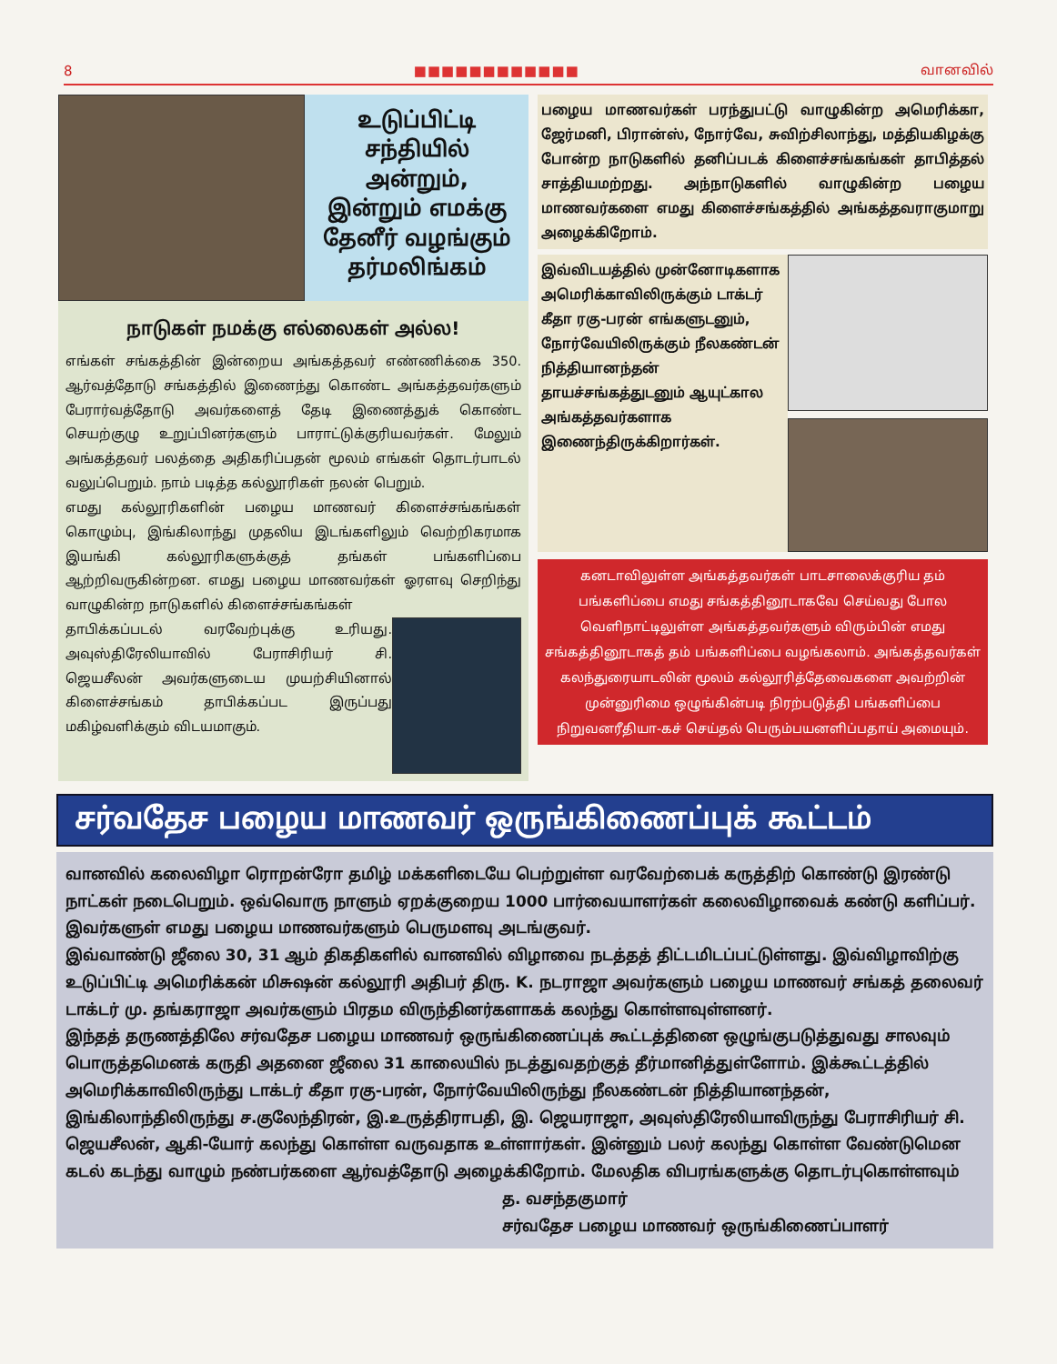8 ■■■■■■■■■■■■ வானவில்
உடுப்பிட்டி சந்தியில் அன்றும், இன்றும் எமக்கு தேனீர் வழங்கும் தர்மலிங்கம்
நாடுகள் நமக்கு எல்லைகள் அல்ல!
எங்கள் சங்கத்தின் இன்றைய அங்கத்தவர் எண்ணிக்கை 350. ஆர்வத்தோடு சங்கத்தில் இணைந்து கொண்ட அங்கத்தவர்களும் பேரார்வத்தோடு அவர்களைத் தேடி இணைத்துக் கொண்ட செயற்குழு உறுப்பினர்களும் பாராட்டுக்குரியவர்கள். மேலும் அங்கத்தவர் பலத்தை அதிகரிப்பதன் மூலம் எங்கள் தொடர்பாடல் வலுப்பெறும். நாம் படித்த கல்லூரிகள் நலன் பெறும்.
எமது கல்லூரிகளின் பழைய மாணவர் கிளைச்சங்கங்கள் கொழும்பு, இங்கிலாந்து முதலிய இடங்களிலும் வெற்றிகரமாக இயங்கி கல்லூரிகளுக்குத் தங்கள் பங்களிப்பை ஆற்றிவருகின்றன. எமது பழைய மாணவர்கள் ஓரளவு செறிந்து வாழுகின்ற நாடுகளில் கிளைச்சங்கங்கள்
தாபிக்கப்படல் வரவேற்புக்கு உரியது. அவுஸ்திரேலியாவில் பேராசிரியர் சி. ஜெயசீலன் அவர்களுடைய முயற்சியினால் கிளைச்சங்கம் தாபிக்கப்பட இருப்பது மகிழ்வளிக்கும் விடயமாகும்.
பழைய மாணவர்கள் பரந்துபட்டு வாழுகின்ற அமெரிக்கா, ஜேர்மனி, பிரான்ஸ், நோர்வே, சுவிற்சிலாந்து, மத்தியகிழக்கு போன்ற நாடுகளில் தனிப்படக் கிளைச்சங்கங்கள் தாபித்தல் சாத்தியமற்றது. அந்நாடுகளில் வாழுகின்ற பழைய மாணவர்களை எமது கிளைச்சங்கத்தில் அங்கத்தவராகுமாறு அழைக்கிறோம்.
இவ்விடயத்தில் முன்னோடிகளாக அமெரிக்காவிலிருக்கும் டாக்டர் கீதா ரகு-பரன் எங்களுடனும், நோர்வேயிலிருக்கும் நீலகண்டன் நித்தியானந்தன் தாயச்சங்கத்துடனும் ஆயுட்கால அங்கத்தவர்களாக இணைந்திருக்கிறார்கள்.
கனடாவிலுள்ள அங்கத்தவர்கள் பாடசாலைக்குரிய தம் பங்களிப்பை எமது சங்கத்தினூடாகவே செய்வது போல வெளிநாட்டிலுள்ள அங்கத்தவர்களும் விரும்பின் எமது சங்கத்தினூடாகத் தம் பங்களிப்பை வழங்கலாம். அங்கத்தவர்கள் கலந்துரையாடலின் மூலம் கல்லூரித்தேவைகளை அவற்றின் முன்னுரிமை ஒழுங்கின்படி நிரற்படுத்தி பங்களிப்பை நிறுவனரீதியா-கச் செய்தல் பெரும்பயனளிப்பதாய் அமையும்.
சர்வதேச பழைய மாணவர் ஒருங்கிணைப்புக் கூட்டம்
வானவில் கலைவிழா ரொறன்ரோ தமிழ் மக்களிடையே பெற்றுள்ள வரவேற்பைக் கருத்திற் கொண்டு இரண்டு நாட்கள் நடைபெறும். ஒவ்வொரு நாளும் ஏறக்குறைய 1000 பார்வையாளர்கள் கலைவிழாவைக் கண்டு களிப்பர். இவர்களுள் எமது பழைய மாணவர்களும் பெருமளவு அடங்குவர்.
இவ்வாண்டு ஜீலை 30, 31 ஆம் திகதிகளில் வானவில் விழாவை நடத்தத் திட்டமிடப்பட்டுள்ளது. இவ்விழாவிற்கு உடுப்பிட்டி அமெரிக்கன் மிசுஷன் கல்லூரி அதிபர் திரு. K. நடராஜா அவர்களும் பழைய மாணவர் சங்கத் தலைவர் டாக்டர் மு. தங்கராஜா அவர்களும் பிரதம விருந்தினர்களாகக் கலந்து கொள்ளவுள்ளனர்.
இந்தத் தருணத்திலே சர்வதேச பழைய மாணவர் ஒருங்கிணைப்புக் கூட்டத்தினை ஒழுங்குபடுத்துவது சாலவும் பொருத்தமெனக் கருதி அதனை ஜீலை 31 காலையில் நடத்துவதற்குத் தீர்மானித்துள்ளோம். இக்கூட்டத்தில் அமெரிக்காவிலிருந்து டாக்டர் கீதா ரகு-பரன், நோர்வேயிலிருந்து நீலகண்டன் நித்தியானந்தன், இங்கிலாந்திலிருந்து ச.குலேந்திரன், இ.உருத்திராபதி, இ. ஜெயராஜா, அவுஸ்திரேலியாவிருந்து பேராசிரியர் சி. ஜெயசீலன், ஆகி-யோர் கலந்து கொள்ள வருவதாக உள்ளார்கள். இன்னும் பலர் கலந்து கொள்ள வேண்டுமென கடல் கடந்து வாழும் நண்பர்களை ஆர்வத்தோடு அழைக்கிறோம். மேலதிக விபரங்களுக்கு தொடர்புகொள்ளவும்
த. வசந்தகுமார்
சர்வதேச பழைய மாணவர் ஒருங்கிணைப்பாளர்